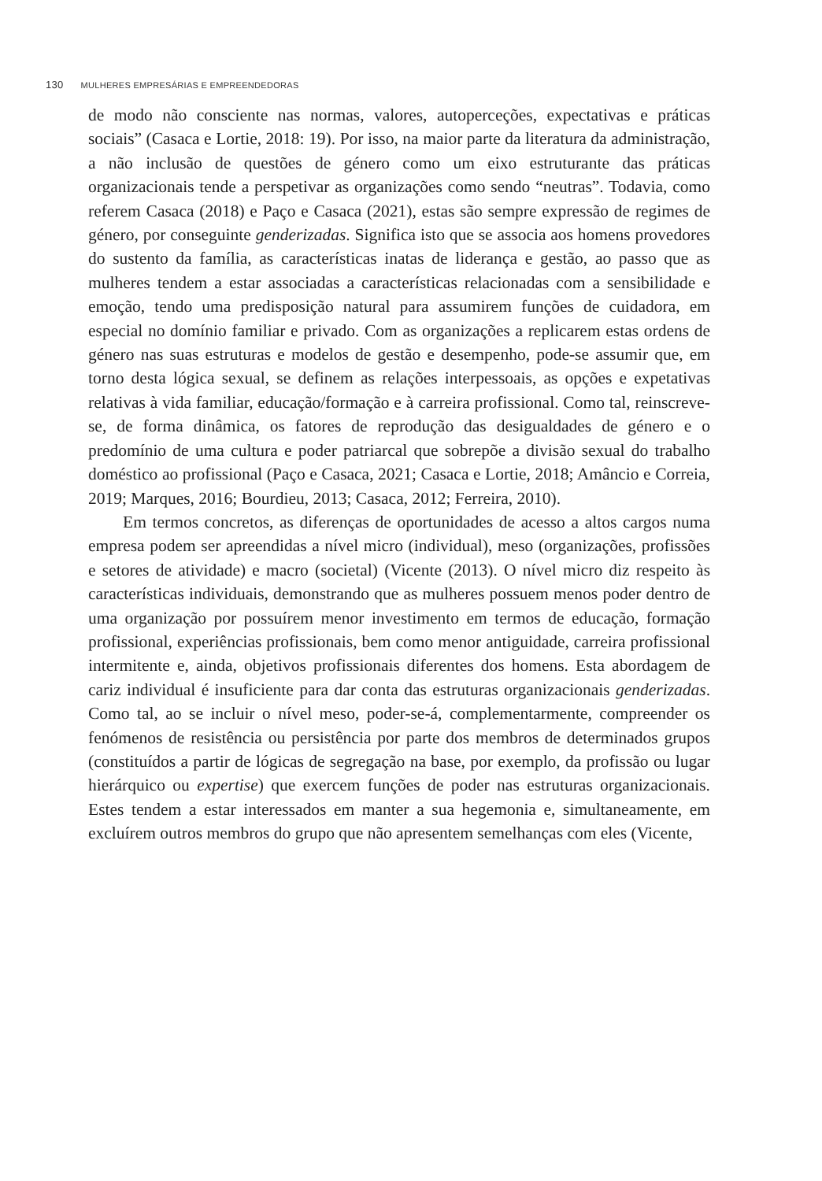130 MULHERES EMPRESÁRIAS E EMPREENDEDORAS
de modo não consciente nas normas, valores, autoperceções, expectativas e práticas sociais” (Casaca e Lortie, 2018: 19). Por isso, na maior parte da literatura da administração, a não inclusão de questões de género como um eixo estruturante das práticas organizacionais tende a perspetivar as organizações como sendo “neutras”. Todavia, como referem Casaca (2018) e Paço e Casaca (2021), estas são sempre expressão de regimes de género, por conseguinte genderizadas. Significa isto que se associa aos homens provedores do sustento da família, as características inatas de liderança e gestão, ao passo que as mulheres tendem a estar associadas a características relacionadas com a sensibilidade e emoção, tendo uma predisposição natural para assumirem funções de cuidadora, em especial no domínio familiar e privado. Com as organizações a replicarem estas ordens de género nas suas estruturas e modelos de gestão e desempenho, pode-se assumir que, em torno desta lógica sexual, se definem as relações interpessoais, as opções e expetativas relativas à vida familiar, educação/formação e à carreira profissional. Como tal, reinscreve-se, de forma dinâmica, os fatores de reprodução das desigualdades de género e o predomínio de uma cultura e poder patriarcal que sobrepõe a divisão sexual do trabalho doméstico ao profissional (Paço e Casaca, 2021; Casaca e Lortie, 2018; Amâncio e Correia, 2019; Marques, 2016; Bourdieu, 2013; Casaca, 2012; Ferreira, 2010).
Em termos concretos, as diferenças de oportunidades de acesso a altos cargos numa empresa podem ser apreendidas a nível micro (individual), meso (organizações, profissões e setores de atividade) e macro (societal) (Vicente (2013). O nível micro diz respeito às características individuais, demonstrando que as mulheres possuem menos poder dentro de uma organização por possuírem menor investimento em termos de educação, formação profissional, experiências profissionais, bem como menor antiguidade, carreira profissional intermitente e, ainda, objetivos profissionais diferentes dos homens. Esta abordagem de cariz individual é insuficiente para dar conta das estruturas organizacionais genderizadas. Como tal, ao se incluir o nível meso, poder-se-á, complementarmente, compreender os fenómenos de resistência ou persistência por parte dos membros de determinados grupos (constituídos a partir de lógicas de segregação na base, por exemplo, da profissão ou lugar hierárquico ou expertise) que exercem funções de poder nas estruturas organizacionais. Estes tendem a estar interessados em manter a sua hegemonia e, simultaneamente, em excluírem outros membros do grupo que não apresentem semelhanças com eles (Vicente,